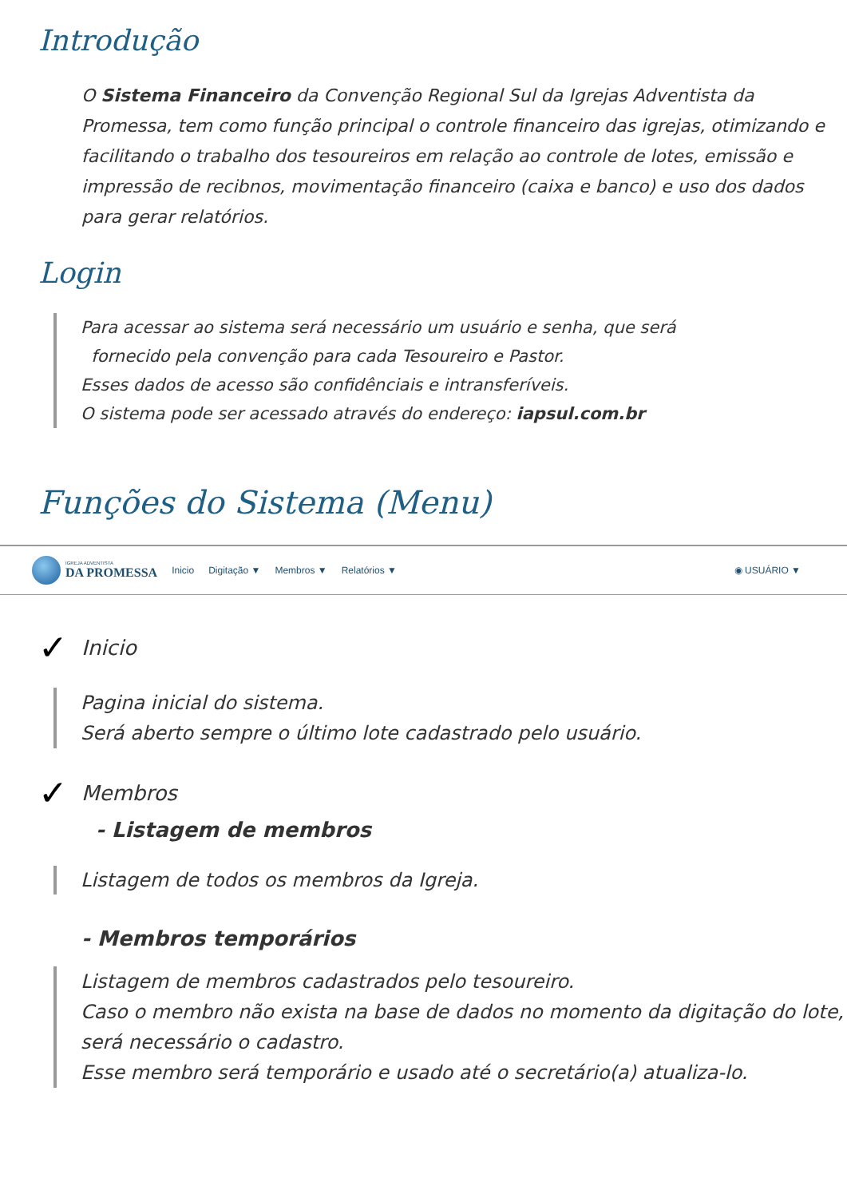Introdução
O Sistema Financeiro da Convenção Regional Sul da Igrejas Adventista da Promessa, tem como função principal o controle financeiro das igrejas, otimizando e facilitando o trabalho dos tesoureiros em relação ao controle de lotes, emissão e impressão de recibnos, movimentação financeiro (caixa e banco) e uso dos dados para gerar relatórios.
Login
Para acessar ao sistema será necessário um usuário e senha, que será
fornecido pela convenção para cada Tesoureiro e Pastor.
Esses dados de acesso são confidênciais e intransferíveis.
O sistema pode ser acessado através do endereço: iapsul.com.br
Funções do Sistema (Menu)
IGREJA ADVENTISTA
DA PROMESSA
Inicio Digitação ▼ Membros ▼ Relatórios ▼ ◉ USUÁRIO ▼
✓ Inicio
Pagina inicial do sistema.
Será aberto sempre o último lote cadastrado pelo usuário.
✓ Membros
- Listagem de membros
Listagem de todos os membros da Igreja.
- Membros temporários
Listagem de membros cadastrados pelo tesoureiro.
Caso o membro não exista na base de dados no momento da digitação do lote, será necessário o cadastro.
Esse membro será temporário e usado até o secretário(a) atualiza-lo.